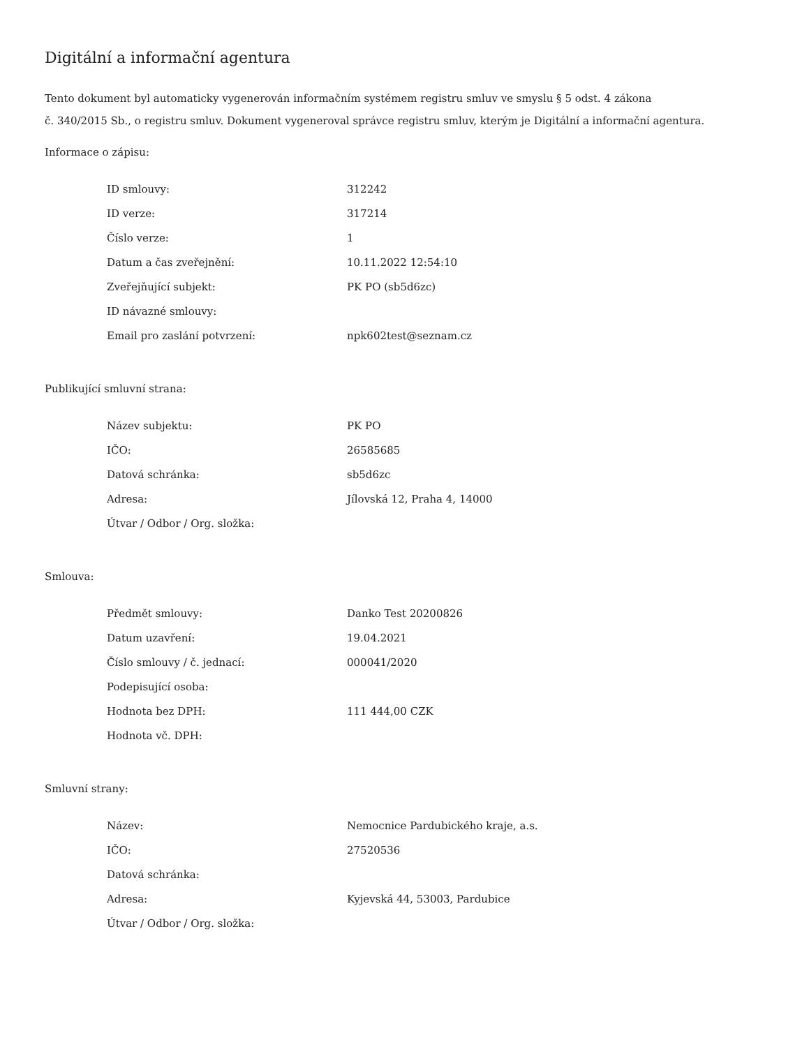Digitální a informační agentura
Tento dokument byl automaticky vygenerován informačním systémem registru smluv ve smyslu § 5 odst. 4 zákona
č. 340/2015 Sb., o registru smluv. Dokument vygeneroval správce registru smluv, kterým je Digitální a informační agentura.
Informace o zápisu:
| ID smlouvy: | 312242 |
| ID verze: | 317214 |
| Číslo verze: | 1 |
| Datum a čas zveřejnění: | 10.11.2022 12:54:10 |
| Zveřejňující subjekt: | PK PO (sb5d6zc) |
| ID návazné smlouvy: | |
| Email pro zaslání potvrzení: | npk602test@seznam.cz |
Publikující smluvní strana:
| Název subjektu: | PK PO |
| IČO: | 26585685 |
| Datová schránka: | sb5d6zc |
| Adresa: | Jílovská 12, Praha 4, 14000 |
| Útvar / Odbor / Org. složka: | |
Smlouva:
| Předmět smlouvy: | Danko Test 20200826 |
| Datum uzavření: | 19.04.2021 |
| Číslo smlouvy / č. jednací: | 000041/2020 |
| Podepisující osoba: | |
| Hodnota bez DPH: | 111 444,00 CZK |
| Hodnota vč. DPH: | |
Smluvní strany:
| Název: | Nemocnice Pardubického kraje, a.s. |
| IČO: | 27520536 |
| Datová schránka: | |
| Adresa: | Kyjevská 44, 53003, Pardubice |
| Útvar / Odbor / Org. složka: | |